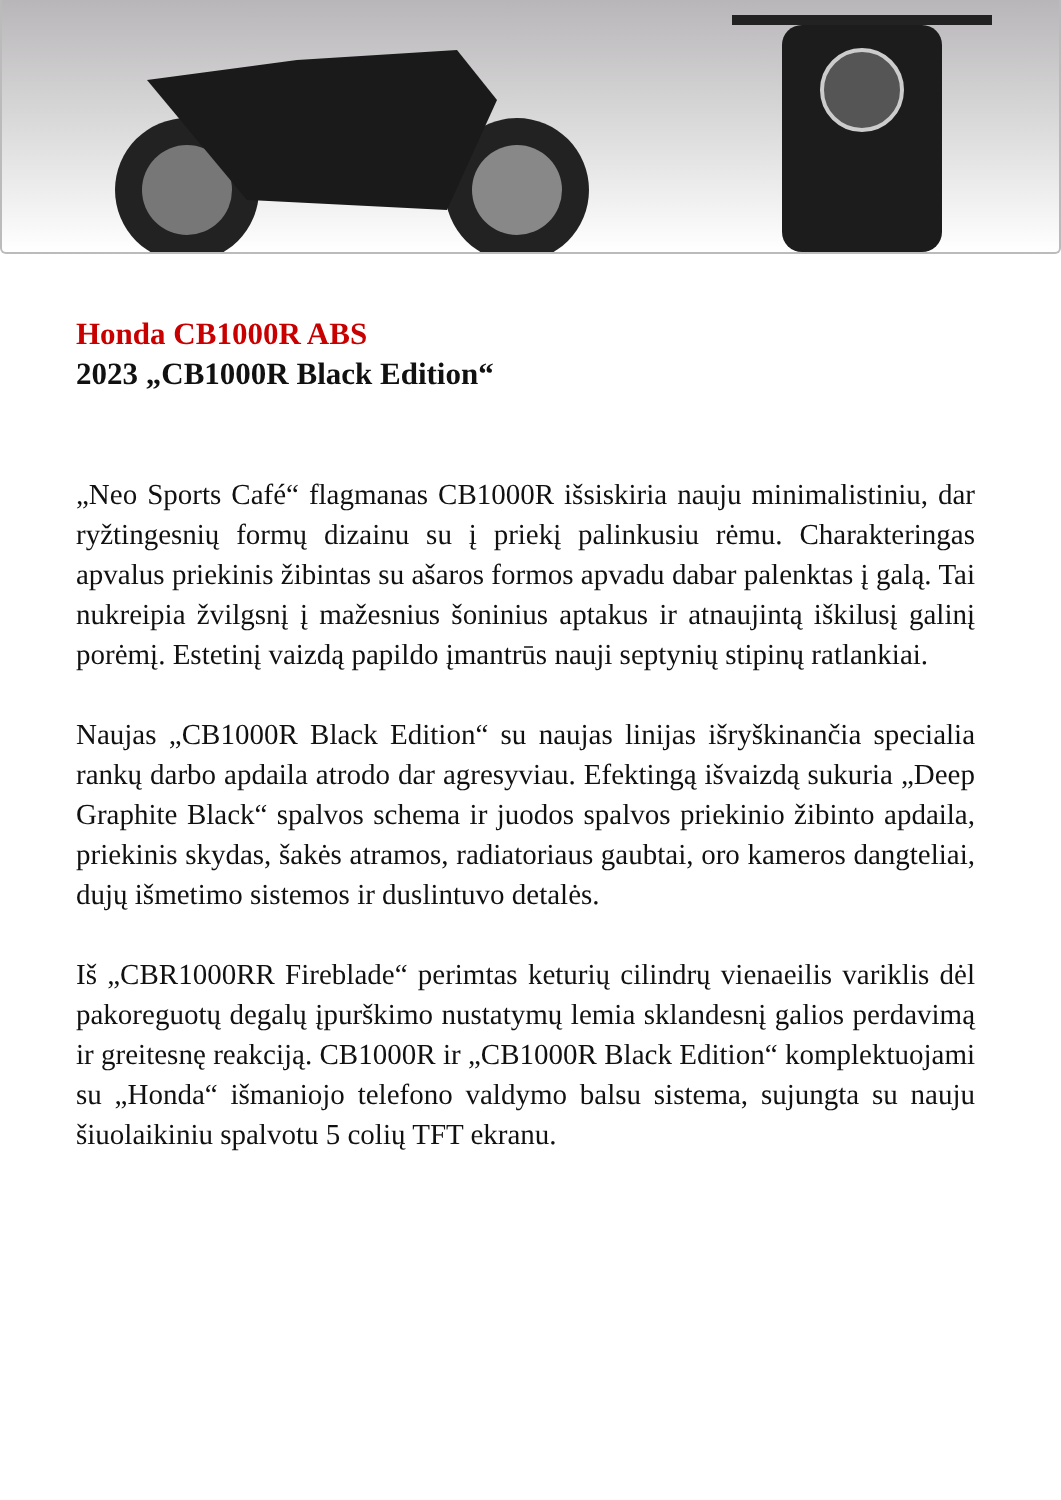Honda CB1000R ABS
2023 „CB1000R Black Edition“
„Neo Sports Café“ flagmanas CB1000R išsiskiria nauju minimalistiniu, dar ryžtingesnių formų dizainu su į priekį palinkusiu rėmu. Charakteringas apvalus priekinis žibintas su ašaros formos apvadu dabar palenktas į galą. Tai nukreipia žvilgsnį į mažesnius šoninius aptakus ir atnaujintą iškilusį galinį porėmį. Estetinį vaizdą papildo įmantrūs nauji septynių stipinų ratlankiai.
Naujas „CB1000R Black Edition“ su naujas linijas išryškinančia specialia rankų darbo apdaila atrodo dar agresyviau. Efektingą išvaizdą sukuria „Deep Graphite Black“ spalvos schema ir juodos spalvos priekinio žibinto apdaila, priekinis skydas, šakės atramos, radiatoriaus gaubtai, oro kameros dangteliai, dujų išmetimo sistemos ir duslintuvo detalės.
Iš „CBR1000RR Fireblade“ perimtas keturių cilindrų vienaeilis variklis dėl pakoreguotų degalų įpurškimo nustatymų lemia sklandesnį galios perdavimą ir greitesnę reakciją. CB1000R ir „CB1000R Black Edition“ komplektuojami su „Honda“ išmaniojo telefono valdymo balsu sistema, sujungta su nauju šiuolaikiniu spalvotu 5 colių TFT ekranu.